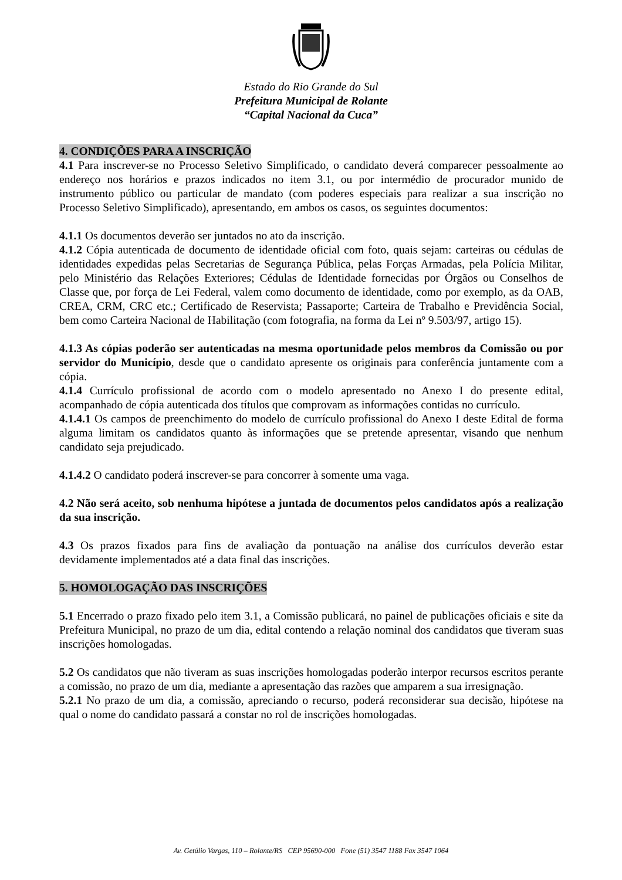Estado do Rio Grande do Sul
Prefeitura Municipal de Rolante
“Capital Nacional da Cuca”
4. CONDIÇÕES PARA A INSCRIÇÃO
4.1 Para inscrever-se no Processo Seletivo Simplificado, o candidato deverá comparecer pessoalmente ao endereço nos horários e prazos indicados no item 3.1, ou por intermédio de procurador munido de instrumento público ou particular de mandato (com poderes especiais para realizar a sua inscrição no Processo Seletivo Simplificado), apresentando, em ambos os casos, os seguintes documentos:
4.1.1 Os documentos deverão ser juntados no ato da inscrição.
4.1.2 Cópia autenticada de documento de identidade oficial com foto, quais sejam: carteiras ou cédulas de identidades expedidas pelas Secretarias de Segurança Pública, pelas Forças Armadas, pela Polícia Militar, pelo Ministério das Relações Exteriores; Cédulas de Identidade fornecidas por Órgãos ou Conselhos de Classe que, por força de Lei Federal, valem como documento de identidade, como por exemplo, as da OAB, CREA, CRM, CRC etc.; Certificado de Reservista; Passaporte; Carteira de Trabalho e Previdência Social, bem como Carteira Nacional de Habilitação (com fotografia, na forma da Lei nº 9.503/97, artigo 15).
4.1.3 As cópias poderão ser autenticadas na mesma oportunidade pelos membros da Comissão ou por servidor do Município, desde que o candidato apresente os originais para conferência juntamente com a cópia.
4.1.4 Currículo profissional de acordo com o modelo apresentado no Anexo I do presente edital, acompanhado de cópia autenticada dos títulos que comprovam as informações contidas no currículo.
4.1.4.1 Os campos de preenchimento do modelo de currículo profissional do Anexo I deste Edital de forma alguma limitam os candidatos quanto às informações que se pretende apresentar, visando que nenhum candidato seja prejudicado.
4.1.4.2 O candidato poderá inscrever-se para concorrer à somente uma vaga.
4.2 Não será aceito, sob nenhuma hipótese a juntada de documentos pelos candidatos após a realização da sua inscrição.
4.3 Os prazos fixados para fins de avaliação da pontuação na análise dos currículos deverão estar devidamente implementados até a data final das inscrições.
5. HOMOLOGAÇÃO DAS INSCRIÇÕES
5.1 Encerrado o prazo fixado pelo item 3.1, a Comissão publicará, no painel de publicações oficiais e site da Prefeitura Municipal, no prazo de um dia, edital contendo a relação nominal dos candidatos que tiveram suas inscrições homologadas.
5.2 Os candidatos que não tiveram as suas inscrições homologadas poderão interpor recursos escritos perante a comissão, no prazo de um dia, mediante a apresentação das razões que amparem a sua irresignação.
5.2.1 No prazo de um dia, a comissão, apreciando o recurso, poderá reconsiderar sua decisão, hipótese na qual o nome do candidato passará a constar no rol de inscrições homologadas.
Av. Getúlio Vargas, 110 – Rolante/RS CEP 95690-000 Fone (51) 3547 1188 Fax 3547 1064